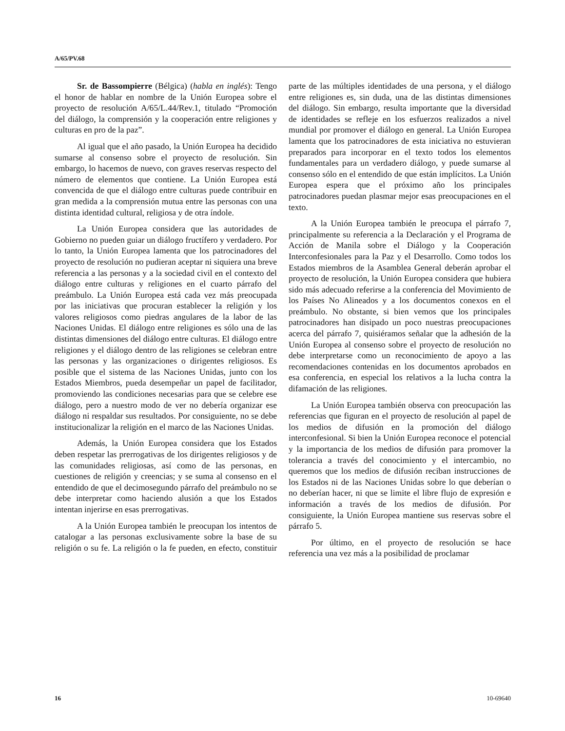A/65/PV.68
Sr. de Bassompierre (Bélgica) (habla en inglés): Tengo el honor de hablar en nombre de la Unión Europea sobre el proyecto de resolución A/65/L.44/Rev.1, titulado “Promoción del diálogo, la comprensión y la cooperación entre religiones y culturas en pro de la paz”.
Al igual que el año pasado, la Unión Europea ha decidido sumarse al consenso sobre el proyecto de resolución. Sin embargo, lo hacemos de nuevo, con graves reservas respecto del número de elementos que contiene. La Unión Europea está convencida de que el diálogo entre culturas puede contribuir en gran medida a la comprensión mutua entre las personas con una distinta identidad cultural, religiosa y de otra índole.
La Unión Europea considera que las autoridades de Gobierno no pueden guiar un diálogo fructífero y verdadero. Por lo tanto, la Unión Europea lamenta que los patrocinadores del proyecto de resolución no pudieran aceptar ni siquiera una breve referencia a las personas y a la sociedad civil en el contexto del diálogo entre culturas y religiones en el cuarto párrafo del preámbulo. La Unión Europea está cada vez más preocupada por las iniciativas que procuran establecer la religión y los valores religiosos como piedras angulares de la labor de las Naciones Unidas. El diálogo entre religiones es sólo una de las distintas dimensiones del diálogo entre culturas. El diálogo entre religiones y el diálogo dentro de las religiones se celebran entre las personas y las organizaciones o dirigentes religiosos. Es posible que el sistema de las Naciones Unidas, junto con los Estados Miembros, pueda desempeñar un papel de facilitador, promoviendo las condiciones necesarias para que se celebre ese diálogo, pero a nuestro modo de ver no debería organizar ese diálogo ni respaldar sus resultados. Por consiguiente, no se debe institucionalizar la religión en el marco de las Naciones Unidas.
Además, la Unión Europea considera que los Estados deben respetar las prerrogativas de los dirigentes religiosos y de las comunidades religiosas, así como de las personas, en cuestiones de religión y creencias; y se suma al consenso en el entendido de que el decimosegundo párrafo del preámbulo no se debe interpretar como haciendo alusión a que los Estados intentan injerirse en esas prerrogativas.
A la Unión Europea también le preocupan los intentos de catalogar a las personas exclusivamente sobre la base de su religión o su fe. La religión o la fe pueden, en efecto, constituir parte de las múltiples identidades de una persona, y el diálogo entre religiones es, sin duda, una de las distintas dimensiones del diálogo. Sin embargo, resulta importante que la diversidad de identidades se refleje en los esfuerzos realizados a nivel mundial por promover el diálogo en general. La Unión Europea lamenta que los patrocinadores de esta iniciativa no estuvieran preparados para incorporar en el texto todos los elementos fundamentales para un verdadero diálogo, y puede sumarse al consenso sólo en el entendido de que están implícitos. La Unión Europea espera que el próximo año los principales patrocinadores puedan plasmar mejor esas preocupaciones en el texto.
A la Unión Europea también le preocupa el párrafo 7, principalmente su referencia a la Declaración y el Programa de Acción de Manila sobre el Diálogo y la Cooperación Interconfesionales para la Paz y el Desarrollo. Como todos los Estados miembros de la Asamblea General deberán aprobar el proyecto de resolución, la Unión Europea considera que hubiera sido más adecuado referirse a la conferencia del Movimiento de los Países No Alineados y a los documentos conexos en el preámbulo. No obstante, si bien vemos que los principales patrocinadores han disipado un poco nuestras preocupaciones acerca del párrafo 7, quisiéramos señalar que la adhesión de la Unión Europea al consenso sobre el proyecto de resolución no debe interpretarse como un reconocimiento de apoyo a las recomendaciones contenidas en los documentos aprobados en esa conferencia, en especial los relativos a la lucha contra la difamación de las religiones.
La Unión Europea también observa con preocupación las referencias que figuran en el proyecto de resolución al papel de los medios de difusión en la promoción del diálogo interconfesional. Si bien la Unión Europea reconoce el potencial y la importancia de los medios de difusión para promover la tolerancia a través del conocimiento y el intercambio, no queremos que los medios de difusión reciban instrucciones de los Estados ni de las Naciones Unidas sobre lo que deberían o no deberían hacer, ni que se limite el libre flujo de expresión e información a través de los medios de difusión. Por consiguiente, la Unión Europea mantiene sus reservas sobre el párrafo 5.
Por último, en el proyecto de resolución se hace referencia una vez más a la posibilidad de proclamar
16 10-69640